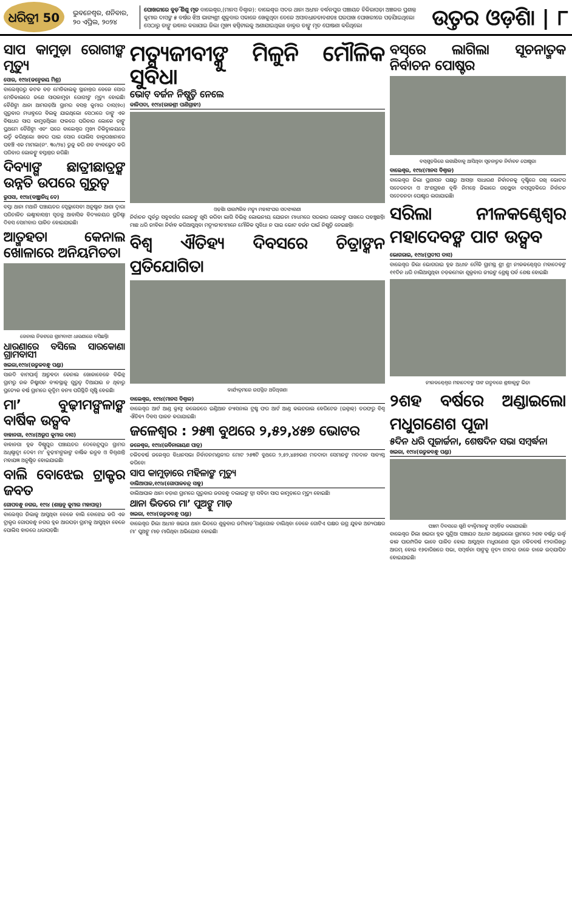ଧରିତ୍ରୀ 50
ଭୁବନେଶ୍ୱର, ଶନିବାର, ୨୦ ଏପ୍ରିଲ, ୨୦୨୪
ପୋଖରୀରେ ବୁଡ଼ି ଶିଶୁ ମୃତ ବାଲେଶ୍ୱର,(ମାନସ ବିଶ୍ୱାଳ): ବାଲେଶ୍ୱର ସଦର ଥାନା ଅଧୀନ ବର୍ଦ୍ଧନପୁର ପଞ୍ଚାୟତ ଚିକିରାପଡ଼ା ଅଞ୍ଚଳର ପ୍ରଶାନ୍ତ କୁମାର ଦାସଙ୍କ ୫ ବର୍ଷର ଝିଅ ଭାଗ୍ୟଶ୍ରୀ ଶୁକ୍ରବାର ସକାଳେ ଖେଳୁଥିବା ବେଳେ ଅସାବଧାନତାବଶତଃ ଘରପାଖ ପୋଖରୀରେ ପଡ଼ିଯାଇଥିଲେ। ସେଠାରୁ ତାଙ୍କୁ ଉଦ୍ଧାର କରାଯାଇ ଜିଲା ମୁଖ୍ୟ ହସ୍ପିଟାଲକୁ ଅଣାଯାଇଥିଲା। ଡାକ୍ତର ତାଙ୍କୁ ମୃତ ଘୋଷଣା କରିଥିଲେ।
ଉତ୍ତର ଓଡ଼ିଶା | ୮
ସାପ କାମୁଡ଼ା ରୋଗୀଙ୍କ ମୃତ୍ୟୁ
ସୋର, ୧୯।୪(ଜନ୍ମେଜୟ ମିଶ୍ର)
ବାଲେଶ୍ୱରରୁ କଟକ ବଡ଼ ମେଡିକାଲକୁ ସ୍ଥାନାନ୍ତର ବେଳେ ସୋର ମେଡିକାଲରେ ଜଣେ ସାପକାମୁଡ଼ା ରୋଗୀଙ୍କ ମୃତ୍ୟୁ ହୋଇଛି। ବୈଶିଙ୍ଗା ଥାନା ଆମଗଡ଼ିଆ ଗ୍ରାମର ବସନ୍ତ କୁମାର ଦାସ(୭୦) ଗୁରୁବାର ମଧ୍ୟାହ୍ନରେ ବିଲକୁ ଯାଇଥିଲେ। ସେଠାରେ ତାଙ୍କୁ ଏକ ବିଷଧର ସାପ କାମୁଡ଼ିଥିଲା। ଫଳରେ ପରିବାର ଲୋକେ ତାଙ୍କୁ ପ୍ରଥମେ ବୈଶିଙ୍ଗା ଏବଂ ପରେ ବାଲେଶ୍ୱର ମୁଖ୍ୟ ଚିକିତ୍ସାଳୟରେ ଭର୍ତ୍ତି କରିଥିଲେ। ଖବର ପାଇ ସୋର ପୋଲିସ ଡାକ୍ତରଖାନାରେ ପହଞ୍ଚି ଏକ ମାମଲା(ନଂ. ୩୦/୨୪) ରୁଜୁ କରି ଶବ ବ୍ୟବଚ୍ଛେଦ କରି ପରିବାର ଲୋକଙ୍କୁ ହସ୍ତାନ୍ତର କରିଛି।
ଦିବ୍ୟାଙ୍ଗ ଛାତ୍ରୀଛାତ୍ରଙ୍କ ଉନ୍ନତି ଉପରେ ଗୁରୁତ୍ୱ
ରୂପସା, ୧୯।୪(ବାଞ୍ଛାନିଧି ଦେ)
ବସ୍ତା ଥାନା ମଥାନି ପଞ୍ଚାୟତର ସ୍ୱେଚ୍ଛାସେବୀ ଅନୁଷ୍ଠାନ ଆଶା ଦ୍ୱାରା ପରିଚାଳିତ ଲକ୍ଷ୍ମୀବାସନ୍ତୀ ସ୍ୱତନ୍ତ୍ର ଆବାସିକ ବିଦ୍ୟାଳୟର ପ୍ରତିଷ୍ଠା ଦିବସ ସୋମବାର ପାଳିତ ହୋଇଯାଇଛି।
ଆତ୍ମହତା କେନାଲ ଖୋଳାରେ ଅନିୟମିତତା
କେନାଲ ନିକଟରେ ଗ୍ରାମବାସୀ ଧାରଣାରେ ବସିଛନ୍ତି।
ଧାରଣାରେ ବସିଲେ ସାରକୋଣା ଗ୍ରାମବାସୀ
ଖଇରା,୧୯।୪(ଉତ୍କଳବନ୍ଧୁ ପଣ୍ଡା)
ସାଳଦି ବାମପାର୍ଶ୍ୱ ଆତ୍ମହତା କେନାଲ ଖୋଳାବେଳେ ବିଭିନ୍ନ ଗ୍ରାମରୁ ଜଳ ନିଷ୍କାସନ ବ୍ୟବସ୍ଥାକୁ ଗୁରୁତ୍ୱ ଦିଆଯାଉ ନ ଥିବାରୁ ପ୍ରତ୍ୟେକ ବର୍ଷ ଗ୍ରାମରେ କୃତ୍ରିମ ବନ୍ୟା ପରିସ୍ଥିତି ସୃଷ୍ଟି ହେଉଛି।
ମା’ ବୁଢ଼ୀମଙ୍ଗଳାଙ୍କ ବାର୍ଷିକ ଉତ୍ସବ
ବାହାନଗା, ୧୯।୪(ଅରୂପ କୁମାର ଦାସ)
ବାହାନଗା ବ୍ଲକ ବିଷ୍ଣୁପୁର ପଞ୍ଚାୟତର ଦେବେନ୍ଦ୍ରପୁର ଗ୍ରାମର ଅଧିଷ୍ଠାତ୍ରୀ ଦେବୀ ମା’ ବୁଢ଼ୀମଙ୍ଗଳାଙ୍କ ବାର୍ଷିକ ଉତ୍ସବ ଓ ବିଶ୍ୱଶାନ୍ତି ମହାଯଜ୍ଞ ଅନୁଷ୍ଠିତ ହୋଇଯାଇଛି।
ବାଲି ବୋଝେଇ ଟ୍ରାକ୍ଟର ଜବତ
ଗୋପବନ୍ଧୁ ନଗର, ୧୯।୪ (ଶାନ୍ତନୁ କୁମାର ମହାପାତ୍ର)
ବାଲେଶ୍ୱର ଜିଲାକୁ ଆସୁଥିବା ବେଳେ ବାଲି ବୋଝେଇ କରି ଏକ ଟ୍ରାକ୍ଟର ଗୋପବନ୍ଧୁ ନଗର ବ୍ଲକ ଆରପଡ଼ା ଗ୍ରାମକୁ ଆସୁଥିବା ବେଳେ ପୋଲିସ ହାତରେ ଧରାପଡ଼ିଛି।
ମତ୍ସ୍ୟଜୀବୀଙ୍କୁ ମିଳୁନି ମୌଳିକ ସୁବିଧା
ଭୋଟ୍ ବର୍ଜନ ନିଷ୍ପତ୍ତି ନେଲେ
କାଳିପଦା, ୧୯।୪(ରାଜଶ୍ରୀ ପାଣିଗ୍ରାହୀ)
ଓଡ଼ିଶା ପାରମ୍ପରିକ ମତ୍ସ୍ୟ ମହାସଂଘର ସଦସ୍ୟଗଣ।
ନିର୍ବାଚନ ପୂର୍ବରୁ ସବୁବର୍ଗର ଲୋକଙ୍କୁ ଖୁସି କରିବା ଲାଗି ବିଭିନ୍ନ ଲୋଭନୀୟ ଯୋଜନା ମାଧ୍ୟମରେ ସରକାର ଲୋକଙ୍କ ପାଖରେ ପହଞ୍ଚୁଛନ୍ତି। ମାଛ ଧରି ଜୀବିକା ନିର୍ବାହ କରିଆସୁଥିବା ମତ୍ସ୍ୟଜୀବୀମାନେ ମୌଳିକ ସୁବିଧା ନ ପାଇ ଭୋଟ ବର୍ଜନ ପାଇଁ ନିଷ୍ପତ୍ତି ନେଇଛନ୍ତି।
ବିଶ୍ୱ ଐତିହ୍ୟ ଦିବସରେ ଚିତ୍ରାଙ୍କନ ପ୍ରତିଯୋଗିତା
କାର୍ଯ୍ୟକ୍ରମରେ ଉପସ୍ଥିତ ଅତିଥିଗଣ।
ବାଲେଶ୍ୱର, ୧୯।୪(ମାନସ ବିଶ୍ୱାଳ)
ବାଲେଶ୍ୱର ଆର୍ଟ ଆଣ୍ଡ କ୍ରାଫ୍ଟ କଲେଜରେ ଇଣ୍ଡିଆନ ନ୍ୟାସନାଲ ଟ୍ରଷ୍ଟ ଫର ଆର୍ଟ ଆଣ୍ଡ କଲଚରାଲ ହେରିଟେଜ (ଇନ୍ଟାକ୍) ତରଫରୁ ବିଶ୍ୱ ଐତିହ୍ୟ ଦିବସ ପାଳନ କରାଯାଇଛି।
ଜଳେଶ୍ୱର : ୨୫୩ ବୁଥରେ ୨,୫୨,୪୫୭ ଭୋଟର
ଜଳେଶ୍ୱର, ୧୯।୪(ରବିନାରାୟଣ ପାତ୍ର)
ଚଳିତବର୍ଷ ଜଳେଶ୍ୱର ବିଧାନସଭା ନିର୍ବାଚନମଣ୍ଡଳୀର ମୋଟ ୨୫୩ଟି ବୁଥରେ ୨,୫୨,୪୫୭ଜଣ ମତଦାତା ସେମାନଙ୍କ ମତଦାନ ସାବ୍ୟସ୍ତ କରିବେ।
ସାପ କାମୁଡ଼ାରେ ମହିଳାଙ୍କ ମୃତ୍ୟୁ
ବାଲିଆପାଳ,୧୯।୪(ଗୋପାଳଚନ୍ଦ୍ର ସାହୁ)
ବାଲିଆପାଳ ଥାନା ବଡ଼ାଶ ଗ୍ରାମରେ ଗୁରୁବାର ଜଗବନ୍ଧୁ ଦଲାଇଙ୍କ ସ୍ତ୍ରୀ ସବିତା ସାପ କାମୁଡ଼ାରେ ମୃତ୍ୟୁ ହୋଇଛି।
ଥାନା ଭିତରେ ମା’ ପୁଅଙ୍କୁ ମାଡ଼
ଖଇରା, ୧୯।୪(ଉତ୍କଳବନ୍ଧୁ ପଣ୍ଡା)
ବାଲେଶ୍ୱର ଜିଲା ଅଧୀନ ଖଇରା ଥାନା ଭିତରେ ଶୁକ୍ରବାର ଜମିବାଡ଼ି ଗଣ୍ଡଗୋଳ ଚାଲିଥିବା ବେଳେ ଗୋଟିଏ ପକ୍ଷର ଉଗ୍ର ଯୁବକ ଅନ୍ୟପକ୍ଷର ମା’ ପୁଅଙ୍କୁ ମାଡ଼ ମାରିଥିବା ଅଭିଯୋଗ ହୋଇଛି।
ବସ୍‌ରେ ଲାଗିଲା ସୂଚନାତ୍ମକ ନିର୍ବାଚନ ପୋଷ୍ଟର
ବସ୍‌ଗୁଡ଼ିକରେ ଲଗାଯିବାକୁ ଆସିଥିବା ସୂଚନାତ୍ମକ ନିର୍ବାଚନ ପୋଷ୍ଟର।
ବାଲେଶ୍ୱର, ୧୯।୪(ମାନସ ବିଶ୍ୱାଳ)
ବାଲେଶ୍ୱର ଜିଲା ପ୍ରଶାସନ ପକ୍ଷରୁ ଆସନ୍ତା ସାଧାରଣ ନିର୍ବାଚନକୁ ଦୃଷ୍ଟିରେ ରଖି ଭୋଟର ସଚେତନତା ଓ ଅଂଶଗ୍ରହଣ ବୃଦ୍ଧି ନିମନ୍ତେ ଜିଲାରେ ଗଡ଼ୁଥିବା ବସ୍‌ଗୁଡ଼ିକରେ ନିର୍ବାଚନ ସଚେତନତା ପୋଷ୍ଟର ଲଗାଯାଇଛି।
ସରିଲା ନୀଳକଣ୍ଠେଶ୍ୱର ମହାଦେବଙ୍କ ପାଟ ଉତ୍ସବ
ଭୋଗରାଇ, ୧୯।୪(ପ୍ରଦୀପ ଦାସ)
ବାଲେଶ୍ୱର ଜିଲା ଭୋଗରାଇ ବ୍ଲକ ଅଧୀନ ଚୌକି ଗ୍ରାମସ୍ଥ ଶ୍ରୀ ଶ୍ରୀ ନୀଳକଣ୍ଠେଶ୍ୱର ମହାଦେବଙ୍କ ୧୧ଦିନ ଧରି ଚାଲିଆସୁଥିବା ଚଡ଼କମେଳା ଶୁକ୍ରବାର ଜୀଉଙ୍କ ଶ୍ରେଷ୍ଠ ପର୍ବ ଶେଷ ହୋଇଛି।
ନୀଳକଣ୍ଠେଶ୍ୱର ମହାଦେବଙ୍କ ପାଟ ଉତ୍ସବରେ ଶ୍ରଦ୍ଧାଳୁଙ୍କ ଭିଡ଼।
୨ଶହ ବର୍ଷରେ ଅଣ୍ଡାଇଲୋ ମଧୁଗଣେଶ ପୂଜା
୫ଦିନ ଧରି ପୂଜାର୍ଚ୍ଚନା, ଶେଷଦିନ ସଭା ସମ୍ବର୍ଦ୍ଧନା
ଖଇରା, ୧୯।୪(ଉତ୍କଳବନ୍ଧୁ ପଣ୍ଡା)
ପଞ୍ଚମ ଦିବସରେ ଗୁଣି ବ୍ୟକ୍ତିମାନଙ୍କୁ ସମ୍ବର୍ଦ୍ଧିତ କରାଯାଇଛି।
ବାଲେଶ୍ୱର ଜିଲା ଖଇରା ବ୍ଲକ ସୁନ୍ଦ୍ରିଆ ପଞ୍ଚାୟତ ଅଧୀନ ଅଣ୍ଡାଇଲୋ ଗ୍ରାମରେ ୨ଶହ ବର୍ଷରୁ ଊର୍ଦ୍ଧ୍ୱ କାଳ ପାରମ୍ପରିକ ଭାବେ ପାଳିତ ହୋଇ ଆସୁଥିବା ମଧୁଗଣେଶ ପୂଜା ଚଳିତବର୍ଷ ୧୨ତାରିଖରୁ ଆରମ୍ଭ ହୋଇ ୧୬ତାରିଖରେ ସଭା, ସମ୍ବର୍ଦ୍ଧନା ସାଙ୍ଗକୁ ନୃତ୍ୟ ଗୀତର ତାଳେ ତାଳେ ଉଦ୍‌ଯାପିତ ହୋଇଯାଇଛି।